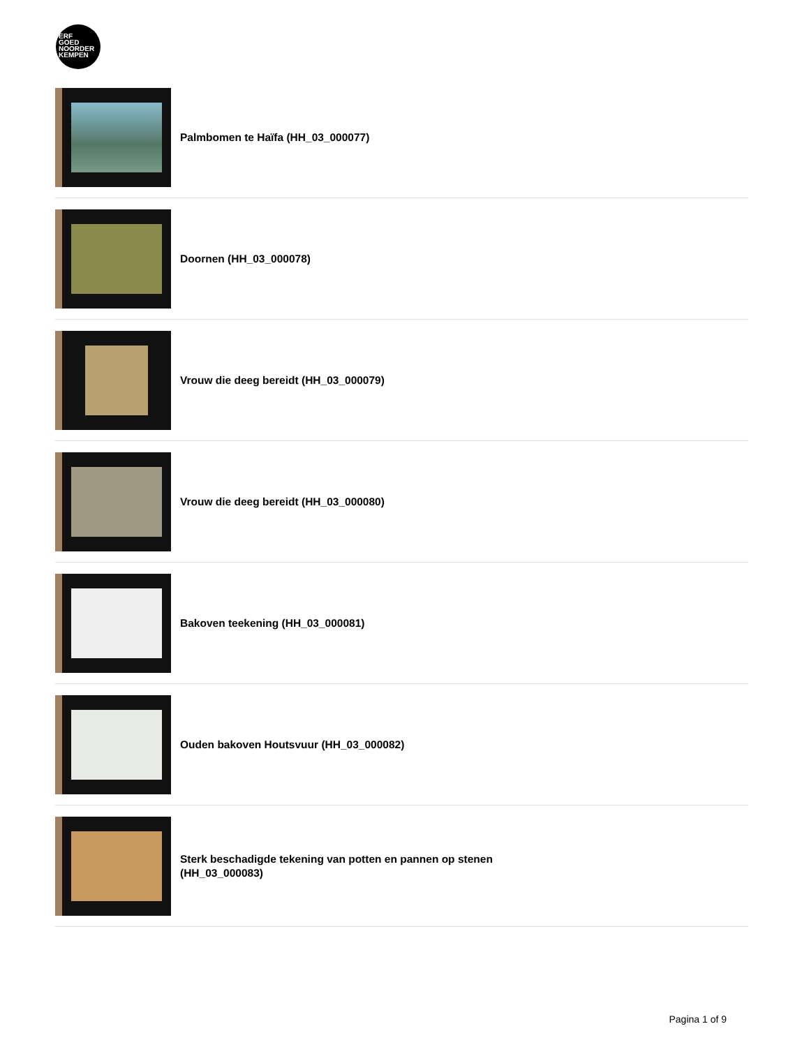ERF
GOED
NOORDER
KEMPEN
Palmbomen te Haïfa (HH_03_000077)
Doornen (HH_03_000078)
Vrouw die deeg bereidt (HH_03_000079)
Vrouw die deeg bereidt (HH_03_000080)
Bakoven teekening (HH_03_000081)
Ouden bakoven Houtsvuur (HH_03_000082)
Sterk beschadigde tekening van potten en pannen op stenen (HH_03_000083)
Pagina 1 of 9